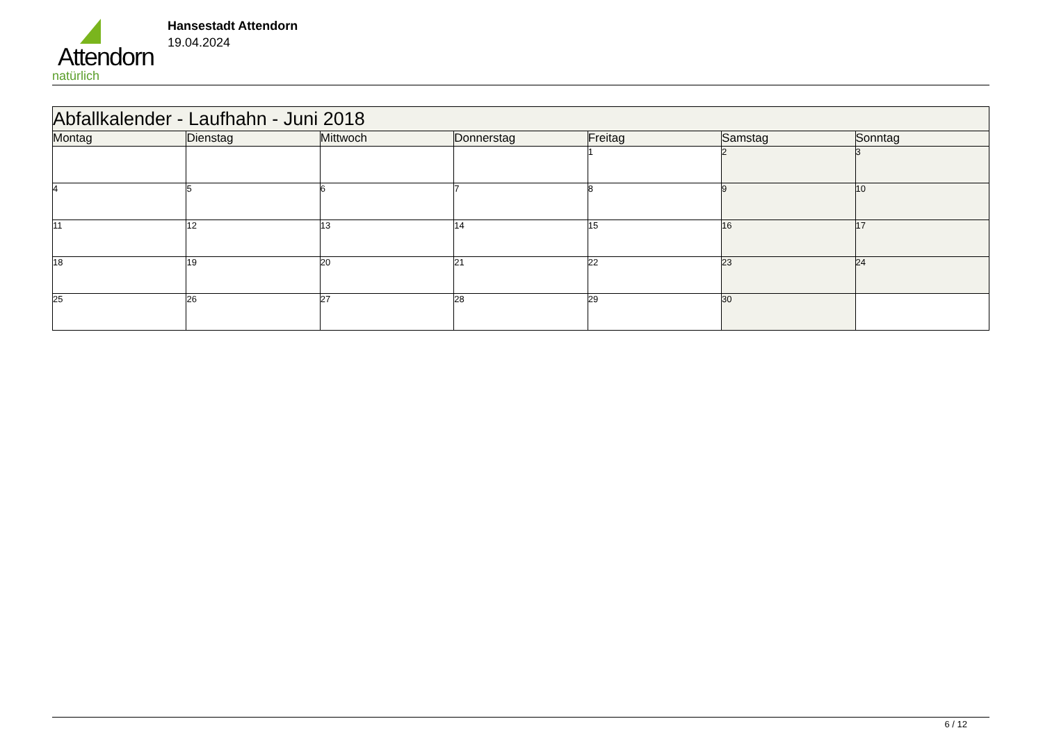Attendorn
natürlich
Hansestadt Attendorn
19.04.2024
| Abfallkalender - Laufhahn - Juni 2018 | | | | | | |
| Montag | Dienstag | Mittwoch | Donnerstag | Freitag | Samstag | Sonntag |
| | | | | 1 | 2 | 3 |
| 4 | 5 | 6 | 7 | 8 | 9 | 10 |
| 11 | 12 | 13 | 14 | 15 | 16 | 17 |
| 18 | 19 | 20 | 21 | 22 | 23 | 24 |
| 25 | 26 | 27 | 28 | 29 | 30 | |
6 / 12